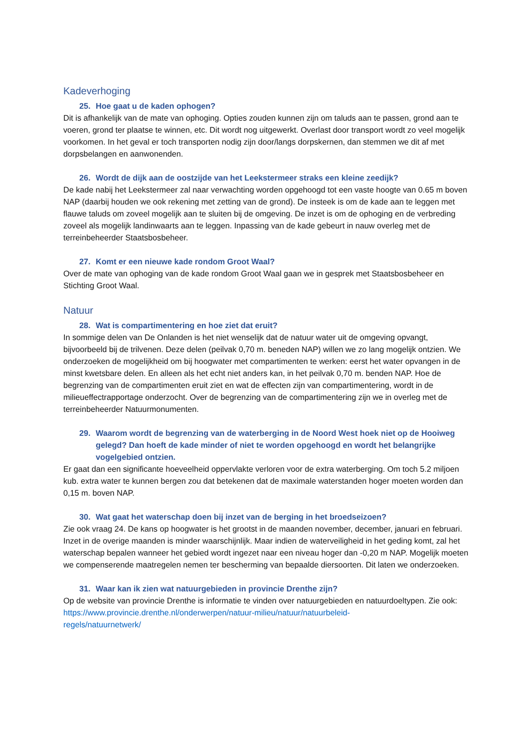Kadeverhoging
25. Hoe gaat u de kaden ophogen?
Dit is afhankelijk van de mate van ophoging. Opties zouden kunnen zijn om taluds aan te passen, grond aan te voeren, grond ter plaatse te winnen, etc. Dit wordt nog uitgewerkt. Overlast door transport wordt zo veel mogelijk voorkomen. In het geval er toch transporten nodig zijn door/langs dorpskernen, dan stemmen we dit af met dorpsbelangen en aanwonenden.
26. Wordt de dijk aan de oostzijde van het Leekstermeer straks een kleine zeedijk?
De kade nabij het Leekstermeer zal naar verwachting worden opgehoogd tot een vaste hoogte van 0.65 m boven NAP (daarbij houden we ook rekening met zetting van de grond). De insteek is om de kade aan te leggen met flauwe taluds om zoveel mogelijk aan te sluiten bij de omgeving. De inzet is om de ophoging en de verbreding zoveel als mogelijk landinwaarts aan te leggen. Inpassing van de kade gebeurt in nauw overleg met de terreinbeheerder Staatsbosbeheer.
27. Komt er een nieuwe kade rondom Groot Waal?
Over de mate van ophoging van de kade rondom Groot Waal gaan we in gesprek met Staatsbosbeheer en Stichting Groot Waal.
Natuur
28. Wat is compartimentering en hoe ziet dat eruit?
In sommige delen van De Onlanden is het niet wenselijk dat de natuur water uit de omgeving opvangt, bijvoorbeeld bij de trilvenen. Deze delen (peilvak 0,70 m. beneden NAP) willen we zo lang mogelijk ontzien. We onderzoeken de mogelijkheid om bij hoogwater met compartimenten te werken: eerst het water opvangen in de minst kwetsbare delen. En alleen als het echt niet anders kan, in het peilvak 0,70 m. benden NAP. Hoe de begrenzing van de compartimenten eruit ziet en wat de effecten zijn van compartimentering, wordt in de milieueffectrapportage onderzocht. Over de begrenzing van de compartimentering zijn we in overleg met de terreinbeheerder Natuurmonumenten.
29. Waarom wordt de begrenzing van de waterberging in de Noord West hoek niet op de Hooiweg gelegd? Dan hoeft de kade minder of niet te worden opgehoogd en wordt het belangrijke vogelgebied ontzien.
Er gaat dan een significante hoeveelheid oppervlakte verloren voor de extra waterberging. Om toch 5.2 miljoen kub. extra water te kunnen bergen zou dat betekenen dat de maximale waterstanden hoger moeten worden dan 0,15 m. boven NAP.
30. Wat gaat het waterschap doen bij inzet van de berging in het broedseizoen?
Zie ook vraag 24. De kans op hoogwater is het grootst in de maanden november, december, januari en februari. Inzet in de overige maanden is minder waarschijnlijk. Maar indien de waterveiligheid in het geding komt, zal het waterschap bepalen wanneer het gebied wordt ingezet naar een niveau hoger dan -0,20 m NAP. Mogelijk moeten we compenserende maatregelen nemen ter bescherming van bepaalde diersoorten. Dit laten we onderzoeken.
31. Waar kan ik zien wat natuurgebieden in provincie Drenthe zijn?
Op de website van provincie Drenthe is informatie te vinden over natuurgebieden en natuurdoeltypen. Zie ook:
https://www.provincie.drenthe.nl/onderwerpen/natuur-milieu/natuur/natuurbeleid-
regels/natuurnetwerk/